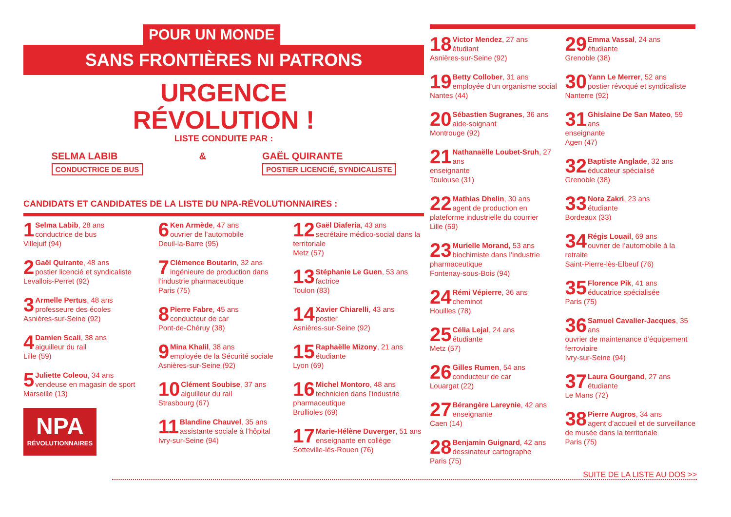POUR UN MONDE
SANS FRONTIÈRES NI PATRONS
URGENCE
RÉVOLUTION !
LISTE CONDUITE PAR :
SELMA LABIB
CONDUCTRICE DE BUS
& GAËL QUIRANTE
POSTIER LICENCIÉ, SYNDICALISTE
CANDIDATS ET CANDIDATES DE LA LISTE DU NPA-RÉVOLUTIONNAIRES :
1 Selma Labib, 28 ans
conductrice de bus
Villejuif (94)
2 Gaël Quirante, 48 ans
postier licencié et syndicaliste
Levallois-Perret (92)
3 Armelle Pertus, 48 ans
professeure des écoles
Asnières-sur-Seine (92)
4 Damien Scali, 38 ans
aiguilleur du rail
Lille (59)
5 Juliette Coleou, 34 ans
vendeuse en magasin de sport
Marseille (13)
NPA
RÉVOLUTIONNAIRES
6 Ken Armède, 47 ans
ouvrier de l’automobile
Deuil-la-Barre (95)
7 Clémence Boutarin, 32 ans
ingénieure de production dans l’industrie pharmaceutique
Paris (75)
8 Pierre Fabre, 45 ans
conducteur de car
Pont-de-Chéruy (38)
9 Mina Khalil, 38 ans
employée de la Sécurité sociale
Asnières-sur-Seine (92)
10 Clément Soubise, 37 ans
aiguilleur du rail
Strasbourg (67)
11 Blandine Chauvel, 35 ans
assistante sociale à l’hôpital
Ivry-sur-Seine (94)
12 Gaël Diaferia, 43 ans
secrétaire médico-social dans la territoriale
Metz (57)
13 Stéphanie Le Guen, 53 ans
factrice
Toulon (83)
14 Xavier Chiarelli, 43 ans
postier
Asnières-sur-Seine (92)
15 Raphaëlle Mizony, 21 ans
étudiante
Lyon (69)
16 Michel Montoro, 48 ans
technicien dans l’industrie pharmaceutique
Brullioles (69)
17 Marie-Hélène Duverger, 51 ans
enseignante en collège
Sotteville-lès-Rouen (76)
18 Victor Mendez, 27 ans
étudiant
Asnières-sur-Seine (92)
19 Betty Collober, 31 ans
employée d’un organisme social
Nantes (44)
20 Sébastien Sugranes, 36 ans
aide-soignant
Montrouge (92)
21 Nathanaëlle Loubet-Sruh, 27 ans
enseignante
Toulouse (31)
22 Mathias Dhelin, 30 ans
agent de production en plateforme industrielle du courrier
Lille (59)
23 Murielle Morand, 53 ans
biochimiste dans l’industrie pharmaceutique
Fontenay-sous-Bois (94)
24 Rémi Vépierre, 36 ans
cheminot
Houilles (78)
25 Célia Lejal, 24 ans
étudiante
Metz (57)
26 Gilles Rumen, 54 ans
conducteur de car
Louargat (22)
27 Bérangère Lareynie, 42 ans
enseignante
Caen (14)
28 Benjamin Guignard, 42 ans
dessinateur cartographe
Paris (75)
29 Emma Vassal, 24 ans
étudiante
Grenoble (38)
30 Yann Le Merrer, 52 ans
postier révoqué et syndicaliste
Nanterre (92)
31 Ghislaine De San Mateo, 59 ans
enseignante
Agen (47)
32 Baptiste Anglade, 32 ans
éducateur spécialisé
Grenoble (38)
33 Nora Zakri, 23 ans
étudiante
Bordeaux (33)
34 Régis Louail, 69 ans
ouvrier de l’automobile à la retraite
Saint-Pierre-lès-Elbeuf (76)
35 Florence Pik, 41 ans
éducatrice spécialisée
Paris (75)
36 Samuel Cavalier-Jacques, 35 ans
ouvrier de maintenance d’équipement ferroviaire
Ivry-sur-Seine (94)
37 Laura Gourgand, 27 ans
étudiante
Le Mans (72)
38 Pierre Augros, 34 ans
agent d’accueil et de surveillance de musée dans la territoriale
Paris (75)
SUITE DE LA LISTE AU DOS >>